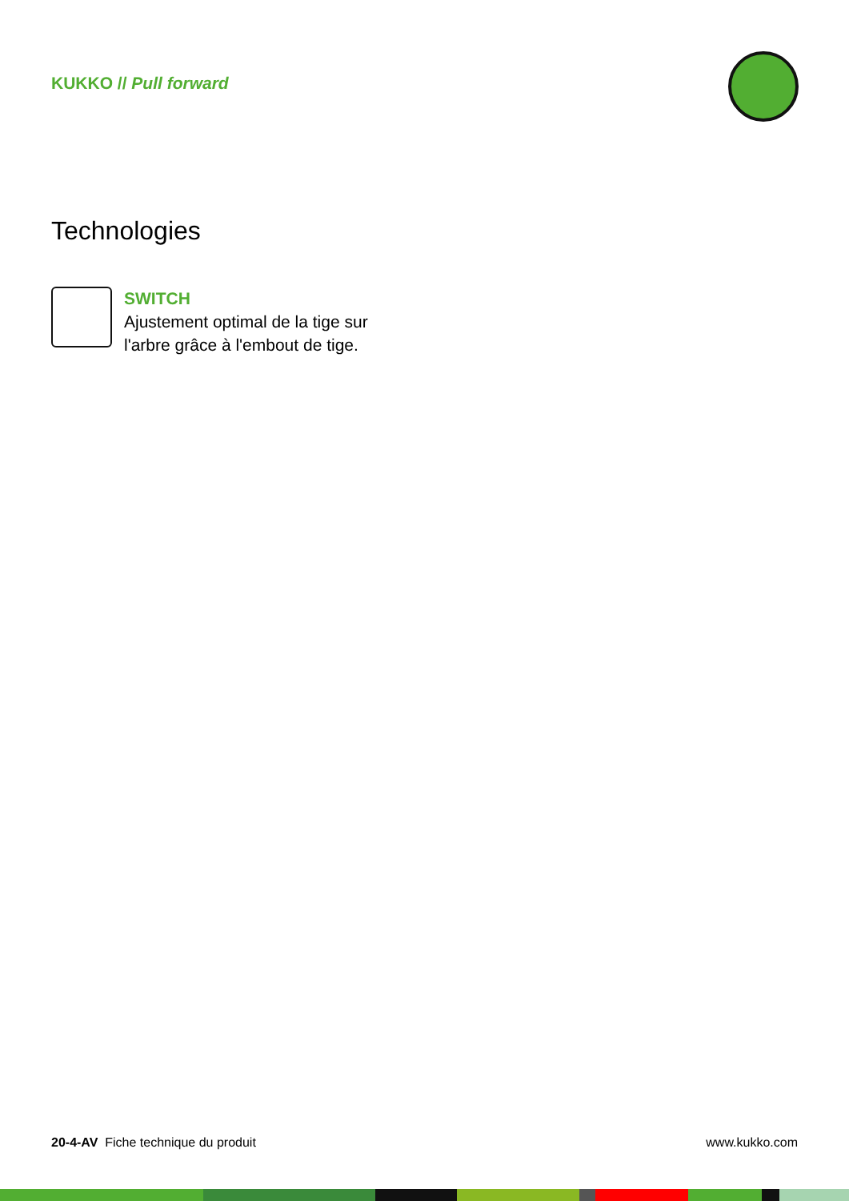KUKKO // Pull forward
Technologies
SWITCH
Ajustement optimal de la tige sur
l'arbre grâce à l'embout de tige.
20-4-AV Fiche technique du produit www.kukko.com